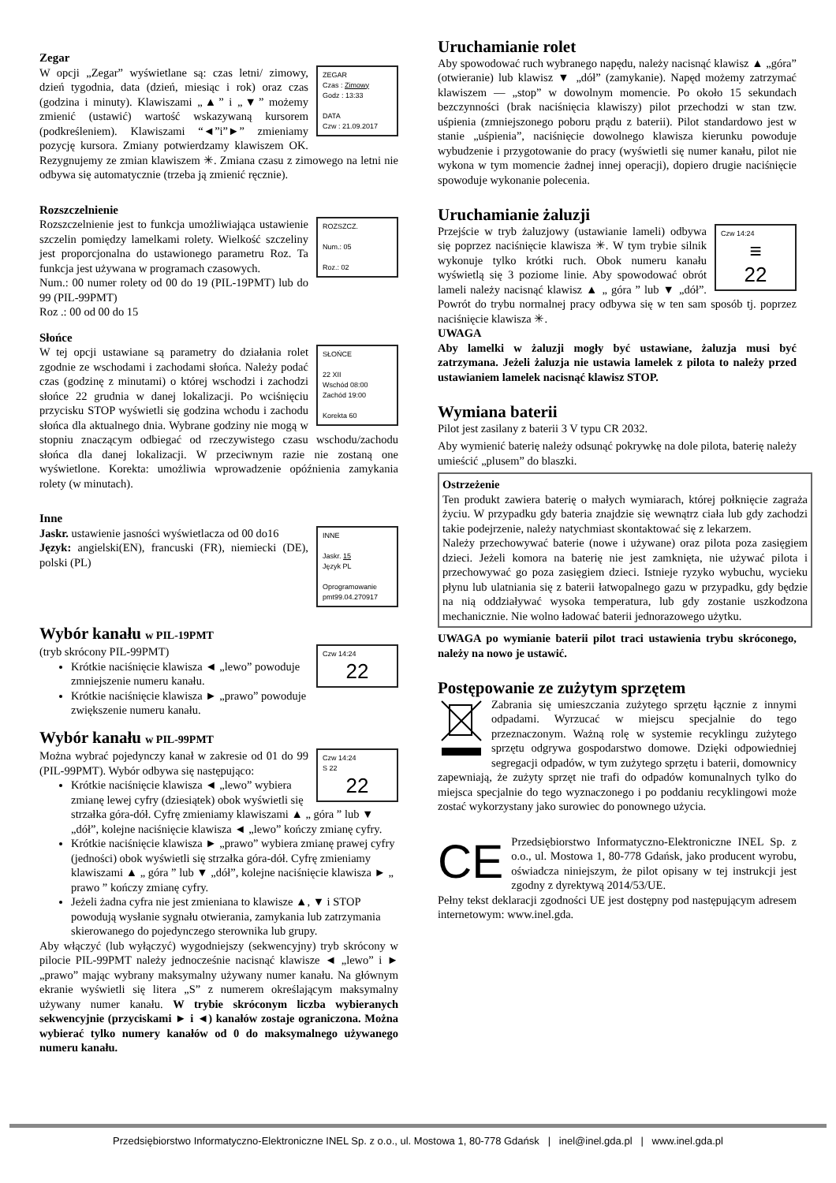Zegar
ZEGAR
Czas : Zimowy
Godz : 13:33
DATA
Czw : 21.09.2017
W opcji „Zegar” wyświetlane są: czas letni/ zimowy, dzień tygodnia, data (dzień, miesiąc i rok) oraz czas (godzina i minuty). Klawiszami „▲” i „▼” możemy zmienić (ustawić) wartość wskazywaną kursorem (podkreśleniem). Klawiszami “◄”i”►” zmieniamy pozycję kursora. Zmiany potwierdzamy klawiszem OK. Rezygnujemy ze zmian klawiszem ✳. Zmiana czasu z zimowego na letni nie odbywa się automatycznie (trzeba ją zmienić ręcznie).
Rozszczelnienie
ROZSZCZ.
Num.: 05
Roz.: 02
Rozszczelnienie jest to funkcja umożliwiająca ustawienie szczelin pomiędzy lamelkami rolety. Wielkość szczeliny jest proporcjonalna do ustawionego parametru Roz. Ta funkcja jest używana w programach czasowych.
Num.: 00 numer rolety od 00 do 19 (PIL-19PMT) lub do 99 (PIL-99PMT)
Roz .: 00 od 00 do 15
Słońce
SŁOŃCE
22 XII
Wschód 08:00
Zachód 19:00
Korekta 60
W tej opcji ustawiane są parametry do działania rolet zgodnie ze wschodami i zachodami słońca. Należy podać czas (godzinę z minutami) o której wschodzi i zachodzi słońce 22 grudnia w danej lokalizacji. Po wciśnięciu przycisku STOP wyświetli się godzina wchodu i zachodu słońca dla aktualnego dnia. Wybrane godziny nie mogą w stopniu znaczącym odbiegać od rzeczywistego czasu wschodu/zachodu słońca dla danej lokalizacji. W przeciwnym razie nie zostaną one wyświetlone. Korekta: umożliwia wprowadzenie opóźnienia zamykania rolety (w minutach).
Inne
INNE
Jaskr. 15
Język PL
Oprogramowanie
pmt99.04.270917
Jaskr. ustawienie jasności wyświetlacza od 00 do16
Język: angielski(EN), francuski (FR), niemiecki (DE), polski (PL)
Wybór kanału w PIL-19PMT
Czw 14:24
22
(tryb skrócony PIL-99PMT)
Krótkie naciśnięcie klawisza ◄ „lewo” powoduje zmniejszenie numeru kanału.
Krótkie naciśnięcie klawisza ► „prawo” powoduje zwiększenie numeru kanału.
Wybór kanału w PIL-99PMT
Czw 14:24
S 22
22
Można wybrać pojedynczy kanał w zakresie od 01 do 99 (PIL-99PMT). Wybór odbywa się następująco:
Krótkie naciśnięcie klawisza ◄ „lewo” wybiera zmianę lewej cyfry (dziesiątek) obok wyświetli się strzałka góra-dół. Cyfrę zmieniamy klawiszami ▲ „ góra ” lub ▼ „dół”, kolejne naciśnięcie klawisza ◄ „lewo” kończy zmianę cyfry.
Krótkie naciśnięcie klawisza ► „prawo” wybiera zmianę prawej cyfry (jedności) obok wyświetli się strzałka góra-dół. Cyfrę zmieniamy klawiszami ▲ „ góra ” lub ▼ „dół”, kolejne naciśnięcie klawisza ► „ prawo ” kończy zmianę cyfry.
Jeżeli żadna cyfra nie jest zmieniana to klawisze ▲, ▼ i STOP powodują wysłanie sygnału otwierania, zamykania lub zatrzymania skierowanego do pojedynczego sterownika lub grupy.
Aby włączyć (lub wyłączyć) wygodniejszy (sekwencyjny) tryb skrócony w pilocie PIL-99PMT należy jednocześnie nacisnąć klawisze ◄ „lewo” i ► „prawo” mając wybrany maksymalny używany numer kanału. Na głównym ekranie wyświetli się litera „S” z numerem określającym maksymalny używany numer kanału. W trybie skróconym liczba wybieranych sekwencyjnie (przyciskami ► i ◄) kanałów zostaje ograniczona. Można wybierać tylko numery kanałów od 0 do maksymalnego używanego numeru kanału.
Uruchamianie rolet
Aby spowodować ruch wybranego napędu, należy nacisnąć klawisz ▲ „góra” (otwieranie) lub klawisz ▼ „dół” (zamykanie). Napęd możemy zatrzymać klawiszem — „stop” w dowolnym momencie. Po około 15 sekundach bezczynności (brak naciśnięcia klawiszy) pilot przechodzi w stan tzw. uśpienia (zmniejszonego poboru prądu z baterii). Pilot standardowo jest w stanie „uśpienia”, naciśnięcie dowolnego klawisza kierunku powoduje wybudzenie i przygotowanie do pracy (wyświetli się numer kanału, pilot nie wykona w tym momencie żadnej innej operacji), dopiero drugie naciśnięcie spowoduje wykonanie polecenia.
Uruchamianie żaluzji
Czw 14:24
≡
22
Przejście w tryb żaluzjowy (ustawianie lameli) odbywa się poprzez naciśnięcie klawisza ✳. W tym trybie silnik wykonuje tylko krótki ruch. Obok numeru kanału wyświetlą się 3 poziome linie. Aby spowodować obrót lameli należy nacisnąć klawisz ▲ „ góra ” lub ▼ „dół”. Powrót do trybu normalnej pracy odbywa się w ten sam sposób tj. poprzez naciśnięcie klawisza ✳.
UWAGA
Aby lamelki w żaluzji mogły być ustawiane, żaluzja musi być zatrzymana. Jeżeli żaluzja nie ustawia lamelek z pilota to należy przed ustawianiem lamelek nacisnąć klawisz STOP.
Wymiana baterii
Pilot jest zasilany z baterii 3 V typu CR 2032.
Aby wymienić baterię należy odsunąć pokrywkę na dole pilota, baterię należy umieścić „plusem” do blaszki.
Ostrzeżenie
Ten produkt zawiera baterię o małych wymiarach, której połknięcie zagraża życiu. W przypadku gdy bateria znajdzie się wewnątrz ciała lub gdy zachodzi takie podejrzenie, należy natychmiast skontaktować się z lekarzem.
Należy przechowywać baterie (nowe i używane) oraz pilota poza zasięgiem dzieci. Jeżeli komora na baterię nie jest zamknięta, nie używać pilota i przechowywać go poza zasięgiem dzieci. Istnieje ryzyko wybuchu, wycieku płynu lub ulatniania się z baterii łatwopalnego gazu w przypadku, gdy będzie na nią oddziaływać wysoka temperatura, lub gdy zostanie uszkodzona mechanicznie. Nie wolno ładować baterii jednorazowego użytku.
UWAGA po wymianie baterii pilot traci ustawienia trybu skróconego, należy na nowo je ustawić.
Postępowanie ze zużytym sprzętem
Zabrania się umieszczania zużytego sprzętu łącznie z innymi odpadami. Wyrzucać w miejscu specjalnie do tego przeznaczonym. Ważną rolę w systemie recyklingu zużytego sprzętu odgrywa gospodarstwo domowe. Dzięki odpowiedniej segregacji odpadów, w tym zużytego sprzętu i baterii, domownicy zapewniają, że zużyty sprzęt nie trafi do odpadów komunalnych tylko do miejsca specjalnie do tego wyznaczonego i po poddaniu recyklingowi może zostać wykorzystany jako surowiec do ponownego użycia.
CE
Przedsiębiorstwo Informatyczno-Elektroniczne INEL Sp. z o.o., ul. Mostowa 1, 80-778 Gdańsk, jako producent wyrobu, oświadcza niniejszym, że pilot opisany w tej instrukcji jest zgodny z dyrektywą 2014/53/UE.
Pełny tekst deklaracji zgodności UE jest dostępny pod następującym adresem internetowym: www.inel.gda.
Przedsiębiorstwo Informatyczno-Elektroniczne INEL Sp. z o.o., ul. Mostowa 1, 80-778 Gdańsk | inel@inel.gda.pl | www.inel.gda.pl